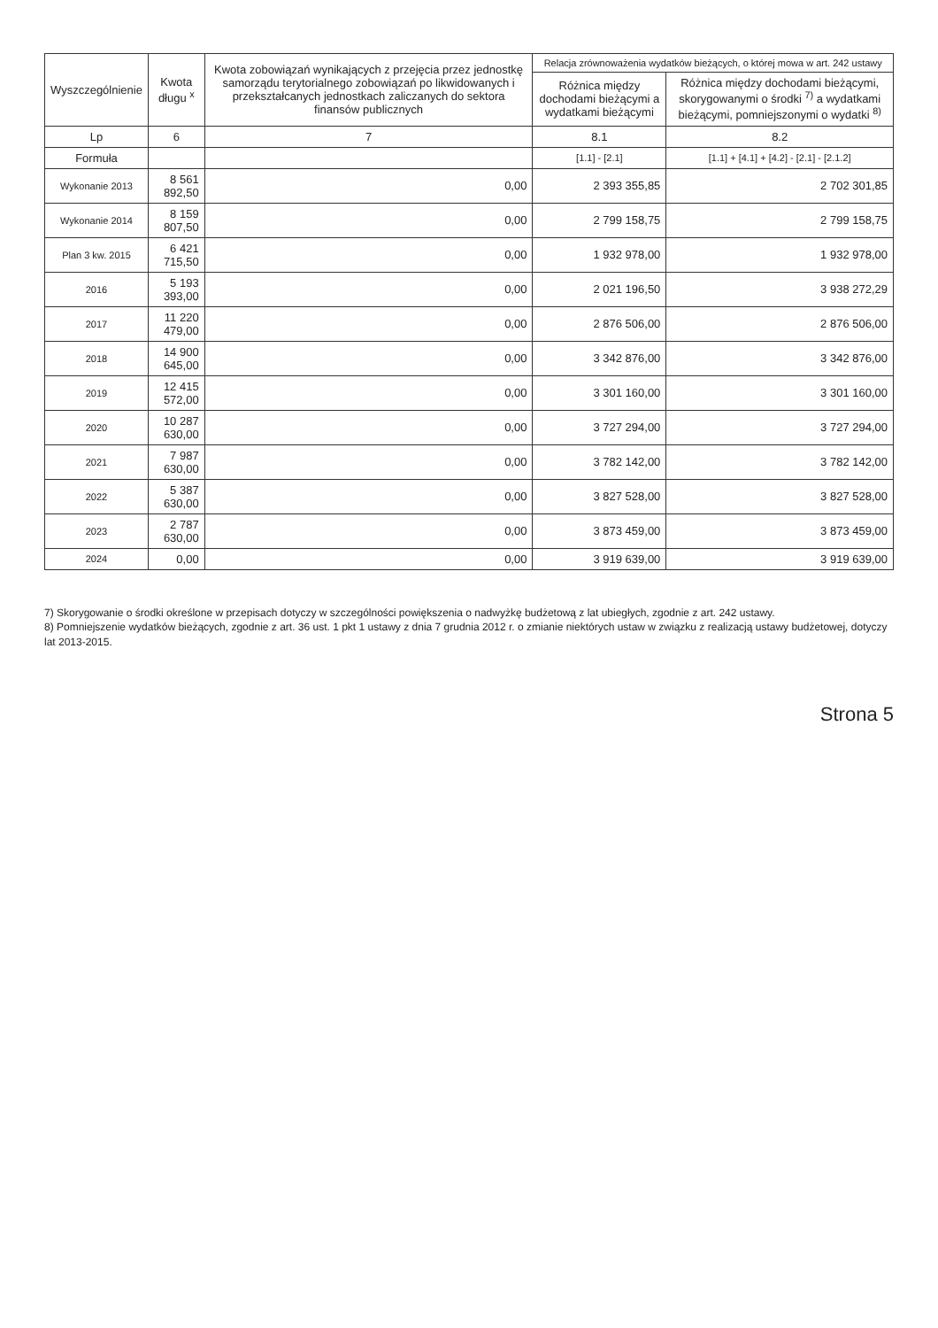| Wyszczególnienie | Kwota długu <sup>x</sup> | Kwota zobowiązań wynikających z przejęcia przez jednostkę samorządu terytorialnego zobowiązań po likwidowanych i przekształcanych jednostkach zaliczanych do sektora finansów publicznych | Relacja zrównoważenia wydatków bieżących, o której mowa w art. 242 ustawy | |
| --- | --- | --- | --- | --- |
| | | | Różnica między dochodami bieżącymi a wydatkami bieżącymi | Różnica między dochodami bieżącymi, skorygowanymi o środki <sup>7)</sup> a wydatkami bieżącymi, pomniejszonymi o wydatki <sup>8)</sup> |
| Lp | 6 | 7 | 8.1 | 8.2 |
| Formuła | | | [1.1] - [2.1] | [1.1] + [4.1] + [4.2] - [2.1] - [2.1.2] |
| Wykonanie 2013 | 8 561 892,50 | 0,00 | 2 393 355,85 | 2 702 301,85 |
| Wykonanie 2014 | 8 159 807,50 | 0,00 | 2 799 158,75 | 2 799 158,75 |
| Plan 3 kw. 2015 | 6 421 715,50 | 0,00 | 1 932 978,00 | 1 932 978,00 |
| 2016 | 5 193 393,00 | 0,00 | 2 021 196,50 | 3 938 272,29 |
| 2017 | 11 220 479,00 | 0,00 | 2 876 506,00 | 2 876 506,00 |
| 2018 | 14 900 645,00 | 0,00 | 3 342 876,00 | 3 342 876,00 |
| 2019 | 12 415 572,00 | 0,00 | 3 301 160,00 | 3 301 160,00 |
| 2020 | 10 287 630,00 | 0,00 | 3 727 294,00 | 3 727 294,00 |
| 2021 | 7 987 630,00 | 0,00 | 3 782 142,00 | 3 782 142,00 |
| 2022 | 5 387 630,00 | 0,00 | 3 827 528,00 | 3 827 528,00 |
| 2023 | 2 787 630,00 | 0,00 | 3 873 459,00 | 3 873 459,00 |
| 2024 | 0,00 | 0,00 | 3 919 639,00 | 3 919 639,00 |
7) Skorygowanie o środki określone w przepisach dotyczy w szczególności powiększenia o nadwyżkę budżetową z lat ubiegłych, zgodnie z art. 242 ustawy.
8) Pomniejszenie wydatków bieżących, zgodnie z art. 36 ust. 1 pkt 1 ustawy z dnia 7 grudnia 2012 r. o zmianie niektórych ustaw w związku z realizacją ustawy budżetowej, dotyczy lat 2013-2015.
Strona 5